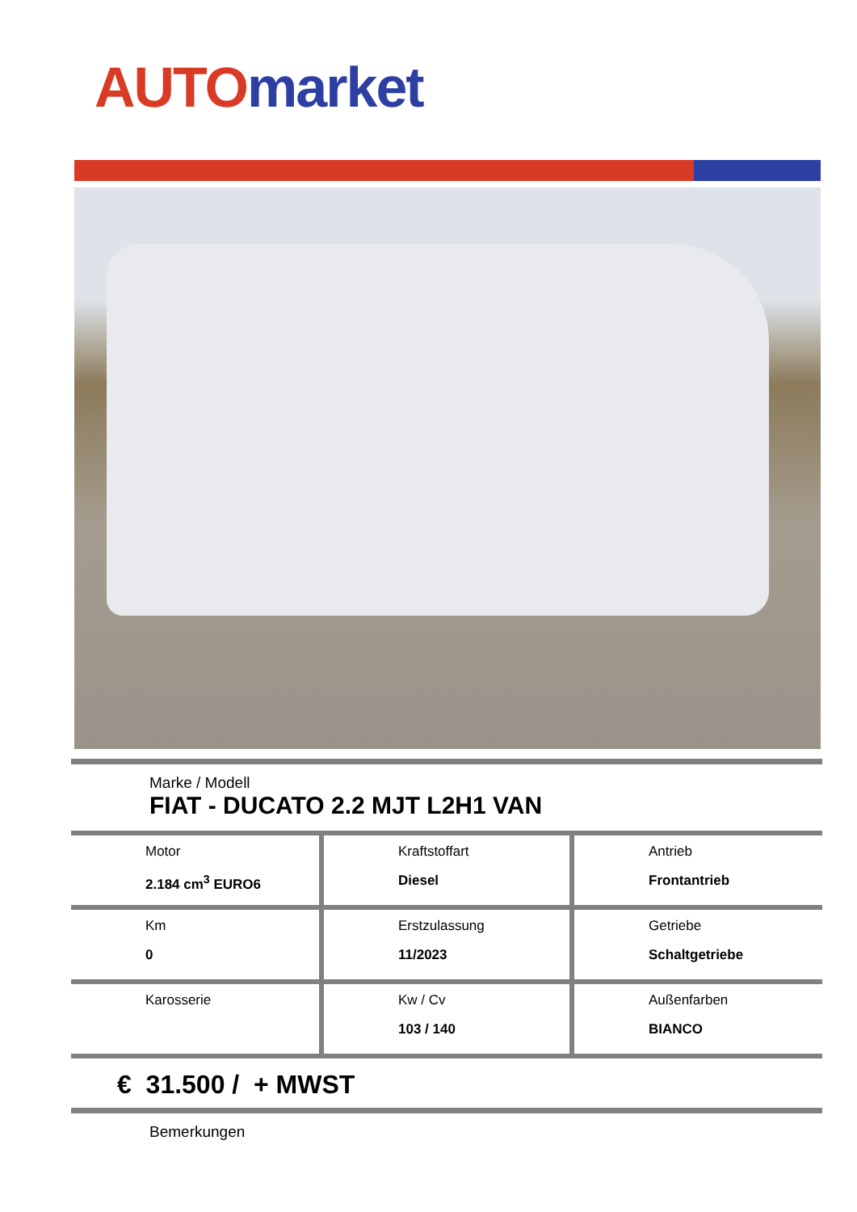AUTO market
Marke / Modell
FIAT - DUCATO 2.2 MJT L2H1 VAN
| Motor 2.184 cm<sup>3</sup> EURO6 | Kraftstoffart Diesel | Antrieb Frontantrieb |
| Km 0 | Erstzulassung 11/2023 | Getriebe Schaltgetriebe |
| Karosserie | Kw / Cv 103 / 140 | Außenfarben BIANCO |
€ 31.500 / + MWST
Bemerkungen